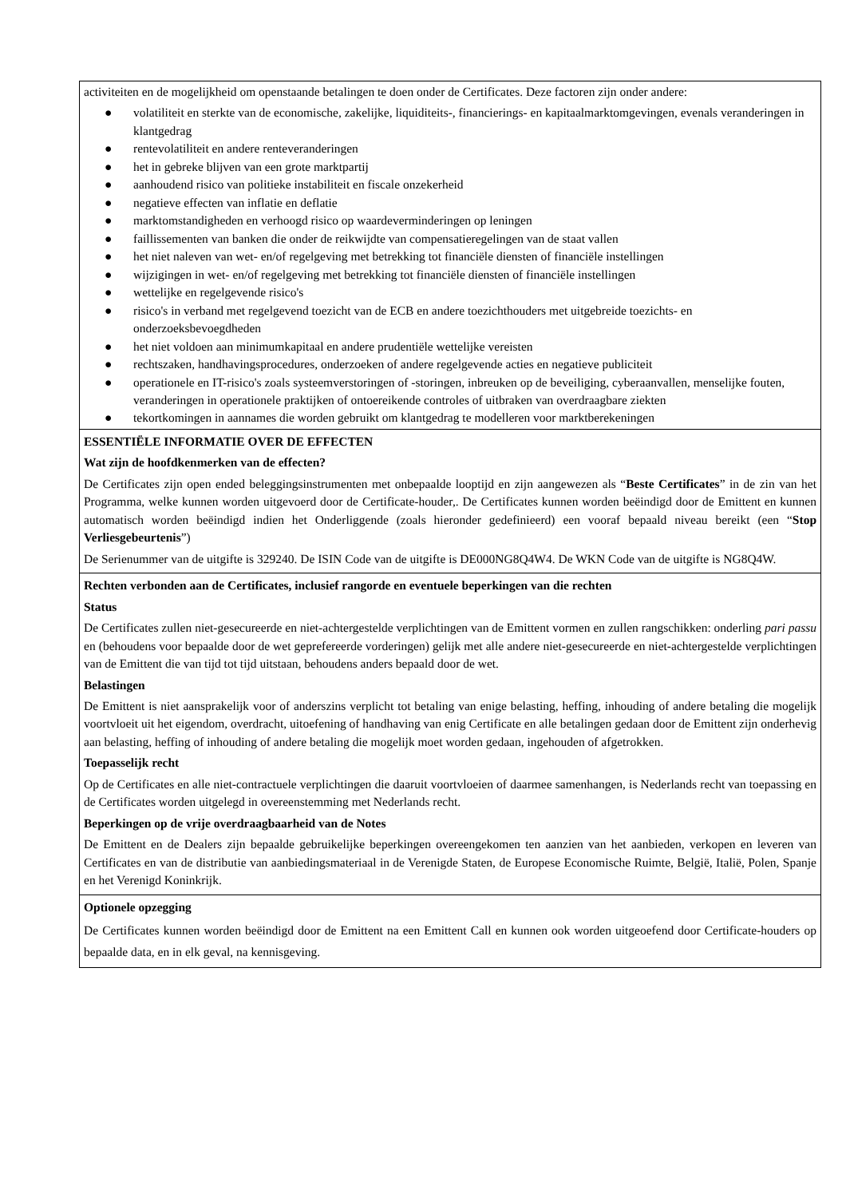activiteiten en de mogelijkheid om openstaande betalingen te doen onder de Certificates. Deze factoren zijn onder andere:
● volatiliteit en sterkte van de economische, zakelijke, liquiditeits-, financierings- en kapitaalmarktomgevingen, evenals veranderingen in klantgedrag
● rentevolatiliteit en andere renteveranderingen
● het in gebreke blijven van een grote marktpartij
● aanhoudend risico van politieke instabiliteit en fiscale onzekerheid
● negatieve effecten van inflatie en deflatie
● marktomstandigheden en verhoogd risico op waardeverminderingen op leningen
● faillissementen van banken die onder de reikwijdte van compensatieregelingen van de staat vallen
● het niet naleven van wet- en/of regelgeving met betrekking tot financiële diensten of financiële instellingen
● wijzigingen in wet- en/of regelgeving met betrekking tot financiële diensten of financiële instellingen
● wettelijke en regelgevende risico's
● risico's in verband met regelgevend toezicht van de ECB en andere toezichthouders met uitgebreide toezichts- en onderzoeksbevoegdheden
● het niet voldoen aan minimumkapitaal en andere prudentiële wettelijke vereisten
● rechtszaken, handhavingsprocedures, onderzoeken of andere regelgevende acties en negatieve publiciteit
● operationele en IT-risico's zoals systeemverstoringen of -storingen, inbreuken op de beveiliging, cyberaanvallen, menselijke fouten, veranderingen in operationele praktijken of ontoereikende controles of uitbraken van overdraagbare ziekten
● tekortkomingen in aannames die worden gebruikt om klantgedrag te modelleren voor marktberekeningen
ESSENTIËLE INFORMATIE OVER DE EFFECTEN
Wat zijn de hoofdkenmerken van de effecten?
De Certificates zijn open ended beleggingsinstrumenten met onbepaalde looptijd en zijn aangewezen als “Beste Certificates” in de zin van het Programma, welke kunnen worden uitgevoerd door de Certificate-houder,. De Certificates kunnen worden beëindigd door de Emittent en kunnen automatisch worden beëindigd indien het Onderliggende (zoals hieronder gedefinieerd) een vooraf bepaald niveau bereikt (een “Stop Verliesgebeurtenis”)
De Serienummer van de uitgifte is 329240. De ISIN Code van de uitgifte is DE000NG8Q4W4. De WKN Code van de uitgifte is NG8Q4W.
Rechten verbonden aan de Certificates, inclusief rangorde en eventuele beperkingen van die rechten
Status
De Certificates zullen niet-gesecureerde en niet-achtergestelde verplichtingen van de Emittent vormen en zullen rangschikken: onderling pari passu en (behoudens voor bepaalde door de wet geprefereerde vorderingen) gelijk met alle andere niet-gesecureerde en niet-achtergestelde verplichtingen van de Emittent die van tijd tot tijd uitstaan, behoudens anders bepaald door de wet.
Belastingen
De Emittent is niet aansprakelijk voor of anderszins verplicht tot betaling van enige belasting, heffing, inhouding of andere betaling die mogelijk voortvloeit uit het eigendom, overdracht, uitoefening of handhaving van enig Certificate en alle betalingen gedaan door de Emittent zijn onderhevig aan belasting, heffing of inhouding of andere betaling die mogelijk moet worden gedaan, ingehouden of afgetrokken.
Toepasselijk recht
Op de Certificates en alle niet-contractuele verplichtingen die daaruit voortvloeien of daarmee samenhangen, is Nederlands recht van toepassing en de Certificates worden uitgelegd in overeenstemming met Nederlands recht.
Beperkingen op de vrije overdraagbaarheid van de Notes
De Emittent en de Dealers zijn bepaalde gebruikelijke beperkingen overeengekomen ten aanzien van het aanbieden, verkopen en leveren van Certificates en van de distributie van aanbiedingsmateriaal in de Verenigde Staten, de Europese Economische Ruimte, België, Italië, Polen, Spanje en het Verenigd Koninkrijk.
Optionele opzegging
De Certificates kunnen worden beëindigd door de Emittent na een Emittent Call en kunnen ook worden uitgeoefend door Certificate-houders op bepaalde data, en in elk geval, na kennisgeving.